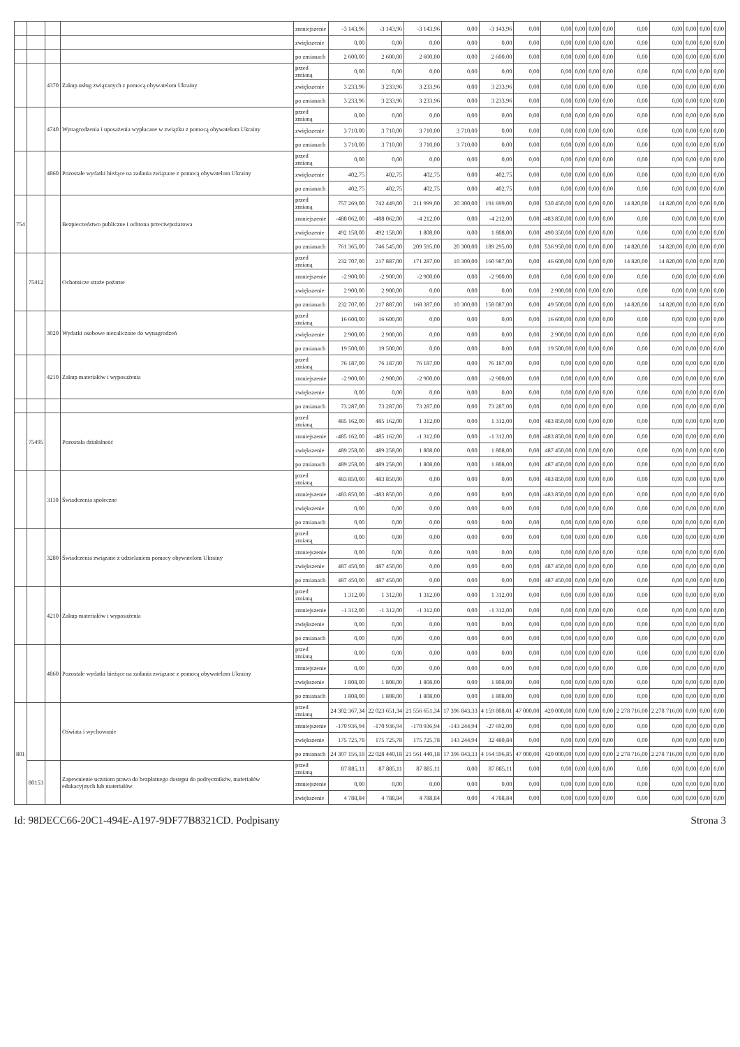| | | | | zmniejszenie | -3 143,96 | -3 143,96 | -3 143,96 | 0,00 | -3 143,96 | 0,00 | 0,00 | 0,00 | 0,00 | 0,00 | 0,00 | 0,00 | 0,00 | 0,00 | 0,00 |
| | | | | zwiększenie | 0,00 | 0,00 | 0,00 | 0,00 | 0,00 | 0,00 | 0,00 | 0,00 | 0,00 | 0,00 | 0,00 | 0,00 | 0,00 | 0,00 | 0,00 |
| | | | | po zmianach | 2 600,00 | 2 600,00 | 2 600,00 | 0,00 | 2 600,00 | 0,00 | 0,00 | 0,00 | 0,00 | 0,00 | 0,00 | 0,00 | 0,00 | 0,00 | 0,00 |
| | | 4370 | Zakup usług związanych z pomocą obywatelom Ukrainy | przed zmianą | 0,00 | 0,00 | 0,00 | 0,00 | 0,00 | 0,00 | 0,00 | 0,00 | 0,00 | 0,00 | 0,00 | 0,00 | 0,00 | 0,00 | 0,00 |
| | | | | zwiększenie | 3 233,96 | 3 233,96 | 3 233,96 | 0,00 | 3 233,96 | 0,00 | 0,00 | 0,00 | 0,00 | 0,00 | 0,00 | 0,00 | 0,00 | 0,00 | 0,00 |
| | | | | po zmianach | 3 233,96 | 3 233,96 | 3 233,96 | 0,00 | 3 233,96 | 0,00 | 0,00 | 0,00 | 0,00 | 0,00 | 0,00 | 0,00 | 0,00 | 0,00 | 0,00 |
| | | 4740 | Wynagrodzenia i uposażenia wypłacane w związku z pomocą obywatelom Ukrainy | przed zmianą | 0,00 | 0,00 | 0,00 | 0,00 | 0,00 | 0,00 | 0,00 | 0,00 | 0,00 | 0,00 | 0,00 | 0,00 | 0,00 | 0,00 | 0,00 |
| | | | | zwiększenie | 3 710,00 | 3 710,00 | 3 710,00 | 3 710,00 | 0,00 | 0,00 | 0,00 | 0,00 | 0,00 | 0,00 | 0,00 | 0,00 | 0,00 | 0,00 | 0,00 |
| | | | | po zmianach | 3 710,00 | 3 710,00 | 3 710,00 | 3 710,00 | 0,00 | 0,00 | 0,00 | 0,00 | 0,00 | 0,00 | 0,00 | 0,00 | 0,00 | 0,00 | 0,00 |
| | | 4860 | Pozostałe wydatki bieżące na zadania związane z pomocą obywatelom Ukrainy | przed zmianą | 0,00 | 0,00 | 0,00 | 0,00 | 0,00 | 0,00 | 0,00 | 0,00 | 0,00 | 0,00 | 0,00 | 0,00 | 0,00 | 0,00 | 0,00 |
| | | | | zwiększenie | 402,75 | 402,75 | 402,75 | 0,00 | 402,75 | 0,00 | 0,00 | 0,00 | 0,00 | 0,00 | 0,00 | 0,00 | 0,00 | 0,00 | 0,00 |
| | | | | po zmianach | 402,75 | 402,75 | 402,75 | 0,00 | 402,75 | 0,00 | 0,00 | 0,00 | 0,00 | 0,00 | 0,00 | 0,00 | 0,00 | 0,00 | 0,00 |
| 754 | | | Bezpieczeństwo publiczne i ochrona przeciwpożarowa | przed zmianą | 757 269,00 | 742 449,00 | 211 999,00 | 20 300,00 | 191 699,00 | 0,00 | 530 450,00 | 0,00 | 0,00 | 0,00 | 14 820,00 | 14 820,00 | 0,00 | 0,00 | 0,00 |
| | | | | zmniejszenie | -488 062,00 | -488 062,00 | -4 212,00 | 0,00 | -4 212,00 | 0,00 | -483 850,00 | 0,00 | 0,00 | 0,00 | 0,00 | 0,00 | 0,00 | 0,00 | 0,00 |
| | | | | zwiększenie | 492 158,00 | 492 158,00 | 1 808,00 | 0,00 | 1 808,00 | 0,00 | 490 350,00 | 0,00 | 0,00 | 0,00 | 0,00 | 0,00 | 0,00 | 0,00 | 0,00 |
| | | | | po zmianach | 761 365,00 | 746 545,00 | 209 595,00 | 20 300,00 | 189 295,00 | 0,00 | 536 950,00 | 0,00 | 0,00 | 0,00 | 14 820,00 | 14 820,00 | 0,00 | 0,00 | 0,00 |
| | 75412 | | Ochotnicze straże pożarne | przed zmianą | 232 707,00 | 217 887,00 | 171 287,00 | 10 300,00 | 160 987,00 | 0,00 | 46 600,00 | 0,00 | 0,00 | 0,00 | 14 820,00 | 14 820,00 | 0,00 | 0,00 | 0,00 |
| | | | | zmniejszenie | -2 900,00 | -2 900,00 | -2 900,00 | 0,00 | -2 900,00 | 0,00 | 0,00 | 0,00 | 0,00 | 0,00 | 0,00 | 0,00 | 0,00 | 0,00 | 0,00 |
| | | | | zwiększenie | 2 900,00 | 2 900,00 | 0,00 | 0,00 | 0,00 | 0,00 | 2 900,00 | 0,00 | 0,00 | 0,00 | 0,00 | 0,00 | 0,00 | 0,00 | 0,00 |
| | | | | po zmianach | 232 707,00 | 217 887,00 | 168 387,00 | 10 300,00 | 158 087,00 | 0,00 | 49 500,00 | 0,00 | 0,00 | 0,00 | 14 820,00 | 14 820,00 | 0,00 | 0,00 | 0,00 |
| | | 3020 | Wydatki osobowe niezaliczone do wynagrodzeń | przed zmianą | 16 600,00 | 16 600,00 | 0,00 | 0,00 | 0,00 | 0,00 | 16 600,00 | 0,00 | 0,00 | 0,00 | 0,00 | 0,00 | 0,00 | 0,00 | 0,00 |
| | | | | zwiększenie | 2 900,00 | 2 900,00 | 0,00 | 0,00 | 0,00 | 0,00 | 2 900,00 | 0,00 | 0,00 | 0,00 | 0,00 | 0,00 | 0,00 | 0,00 | 0,00 |
| | | | | po zmianach | 19 500,00 | 19 500,00 | 0,00 | 0,00 | 0,00 | 0,00 | 19 500,00 | 0,00 | 0,00 | 0,00 | 0,00 | 0,00 | 0,00 | 0,00 | 0,00 |
| | | 4210 | Zakup materiałów i wyposażenia | przed zmianą | 76 187,00 | 76 187,00 | 76 187,00 | 0,00 | 76 187,00 | 0,00 | 0,00 | 0,00 | 0,00 | 0,00 | 0,00 | 0,00 | 0,00 | 0,00 | 0,00 |
| | | | | zmniejszenie | -2 900,00 | -2 900,00 | -2 900,00 | 0,00 | -2 900,00 | 0,00 | 0,00 | 0,00 | 0,00 | 0,00 | 0,00 | 0,00 | 0,00 | 0,00 | 0,00 |
| | | | | zwiększenie | 0,00 | 0,00 | 0,00 | 0,00 | 0,00 | 0,00 | 0,00 | 0,00 | 0,00 | 0,00 | 0,00 | 0,00 | 0,00 | 0,00 | 0,00 |
| | | | | po zmianach | 73 287,00 | 73 287,00 | 73 287,00 | 0,00 | 73 287,00 | 0,00 | 0,00 | 0,00 | 0,00 | 0,00 | 0,00 | 0,00 | 0,00 | 0,00 | 0,00 |
| | 75495 | | Pozostała działalność | przed zmianą | 485 162,00 | 485 162,00 | 1 312,00 | 0,00 | 1 312,00 | 0,00 | 483 850,00 | 0,00 | 0,00 | 0,00 | 0,00 | 0,00 | 0,00 | 0,00 | 0,00 |
| | | | | zmniejszenie | -485 162,00 | -485 162,00 | -1 312,00 | 0,00 | -1 312,00 | 0,00 | -483 850,00 | 0,00 | 0,00 | 0,00 | 0,00 | 0,00 | 0,00 | 0,00 | 0,00 |
| | | | | zwiększenie | 489 258,00 | 489 258,00 | 1 808,00 | 0,00 | 1 808,00 | 0,00 | 487 450,00 | 0,00 | 0,00 | 0,00 | 0,00 | 0,00 | 0,00 | 0,00 | 0,00 |
| | | | | po zmianach | 489 258,00 | 489 258,00 | 1 808,00 | 0,00 | 1 808,00 | 0,00 | 487 450,00 | 0,00 | 0,00 | 0,00 | 0,00 | 0,00 | 0,00 | 0,00 | 0,00 |
| | | 3110 | Świadczenia społeczne | przed zmianą | 483 850,00 | 483 850,00 | 0,00 | 0,00 | 0,00 | 0,00 | 483 850,00 | 0,00 | 0,00 | 0,00 | 0,00 | 0,00 | 0,00 | 0,00 | 0,00 |
| | | | | zmniejszenie | -483 850,00 | -483 850,00 | 0,00 | 0,00 | 0,00 | 0,00 | -483 850,00 | 0,00 | 0,00 | 0,00 | 0,00 | 0,00 | 0,00 | 0,00 | 0,00 |
| | | | | zwiększenie | 0,00 | 0,00 | 0,00 | 0,00 | 0,00 | 0,00 | 0,00 | 0,00 | 0,00 | 0,00 | 0,00 | 0,00 | 0,00 | 0,00 | 0,00 |
| | | | | po zmianach | 0,00 | 0,00 | 0,00 | 0,00 | 0,00 | 0,00 | 0,00 | 0,00 | 0,00 | 0,00 | 0,00 | 0,00 | 0,00 | 0,00 | 0,00 |
| | | 3280 | Świadczenia związane z udzielaniem pomocy obywatelom Ukrainy | przed zmianą | 0,00 | 0,00 | 0,00 | 0,00 | 0,00 | 0,00 | 0,00 | 0,00 | 0,00 | 0,00 | 0,00 | 0,00 | 0,00 | 0,00 | 0,00 |
| | | | | zmniejszenie | 0,00 | 0,00 | 0,00 | 0,00 | 0,00 | 0,00 | 0,00 | 0,00 | 0,00 | 0,00 | 0,00 | 0,00 | 0,00 | 0,00 | 0,00 |
| | | | | zwiększenie | 487 450,00 | 487 450,00 | 0,00 | 0,00 | 0,00 | 0,00 | 487 450,00 | 0,00 | 0,00 | 0,00 | 0,00 | 0,00 | 0,00 | 0,00 | 0,00 |
| | | | | po zmianach | 487 450,00 | 487 450,00 | 0,00 | 0,00 | 0,00 | 0,00 | 487 450,00 | 0,00 | 0,00 | 0,00 | 0,00 | 0,00 | 0,00 | 0,00 | 0,00 |
| | | 4210 | Zakup materiałów i wyposażenia | przed zmianą | 1 312,00 | 1 312,00 | 1 312,00 | 0,00 | 1 312,00 | 0,00 | 0,00 | 0,00 | 0,00 | 0,00 | 0,00 | 0,00 | 0,00 | 0,00 | 0,00 |
| | | | | zmniejszenie | -1 312,00 | -1 312,00 | -1 312,00 | 0,00 | -1 312,00 | 0,00 | 0,00 | 0,00 | 0,00 | 0,00 | 0,00 | 0,00 | 0,00 | 0,00 | 0,00 |
| | | | | zwiększenie | 0,00 | 0,00 | 0,00 | 0,00 | 0,00 | 0,00 | 0,00 | 0,00 | 0,00 | 0,00 | 0,00 | 0,00 | 0,00 | 0,00 | 0,00 |
| | | | | po zmianach | 0,00 | 0,00 | 0,00 | 0,00 | 0,00 | 0,00 | 0,00 | 0,00 | 0,00 | 0,00 | 0,00 | 0,00 | 0,00 | 0,00 | 0,00 |
| | | 4860 | Pozostałe wydatki bieżące na zadania związane z pomocą obywatelom Ukrainy | przed zmianą | 0,00 | 0,00 | 0,00 | 0,00 | 0,00 | 0,00 | 0,00 | 0,00 | 0,00 | 0,00 | 0,00 | 0,00 | 0,00 | 0,00 | 0,00 |
| | | | | zmniejszenie | 0,00 | 0,00 | 0,00 | 0,00 | 0,00 | 0,00 | 0,00 | 0,00 | 0,00 | 0,00 | 0,00 | 0,00 | 0,00 | 0,00 | 0,00 |
| | | | | zwiększenie | 1 808,00 | 1 808,00 | 1 808,00 | 0,00 | 1 808,00 | 0,00 | 0,00 | 0,00 | 0,00 | 0,00 | 0,00 | 0,00 | 0,00 | 0,00 | 0,00 |
| | | | | po zmianach | 1 808,00 | 1 808,00 | 1 808,00 | 0,00 | 1 808,00 | 0,00 | 0,00 | 0,00 | 0,00 | 0,00 | 0,00 | 0,00 | 0,00 | 0,00 | 0,00 |
| 801 | | | Oświata i wychowanie | przed zmianą | 24 302 367,34 | 22 023 651,34 | 21 556 651,34 | 17 396 843,33 | 4 159 808,01 | 47 000,00 | 420 000,00 | 0,00 | 0,00 | 0,00 | 2 278 716,00 | 2 278 716,00 | 0,00 | 0,00 | 0,00 |
| | | | | zmniejszenie | -170 936,94 | -170 936,94 | -170 936,94 | -143 244,94 | -27 692,00 | 0,00 | 0,00 | 0,00 | 0,00 | 0,00 | 0,00 | 0,00 | 0,00 | 0,00 | 0,00 |
| | | | | zwiększenie | 175 725,78 | 175 725,78 | 175 725,78 | 143 244,94 | 32 480,84 | 0,00 | 0,00 | 0,00 | 0,00 | 0,00 | 0,00 | 0,00 | 0,00 | 0,00 | 0,00 |
| | | | | po zmianach | 24 307 156,18 | 22 028 440,18 | 21 561 440,18 | 17 396 843,33 | 4 164 596,85 | 47 000,00 | 420 000,00 | 0,00 | 0,00 | 0,00 | 2 278 716,00 | 2 278 716,00 | 0,00 | 0,00 | 0,00 |
| | 80153 | | Zapewnienie uczniom prawa do bezpłatnego dostępu do podręczników, materiałów edukacyjnych lub materiałów | przed zmianą | 87 885,11 | 87 885,11 | 87 885,11 | 0,00 | 87 885,11 | 0,00 | 0,00 | 0,00 | 0,00 | 0,00 | 0,00 | 0,00 | 0,00 | 0,00 | 0,00 |
| | | | | zmniejszenie | 0,00 | 0,00 | 0,00 | 0,00 | 0,00 | 0,00 | 0,00 | 0,00 | 0,00 | 0,00 | 0,00 | 0,00 | 0,00 | 0,00 | 0,00 |
| | | | | zwiększenie | 4 788,84 | 4 788,84 | 4 788,84 | 0,00 | 4 788,84 | 0,00 | 0,00 | 0,00 | 0,00 | 0,00 | 0,00 | 0,00 | 0,00 | 0,00 | 0,00 |
Id: 98DECC66-20C1-494E-A197-9DF77B8321CD. Podpisany Strona 3